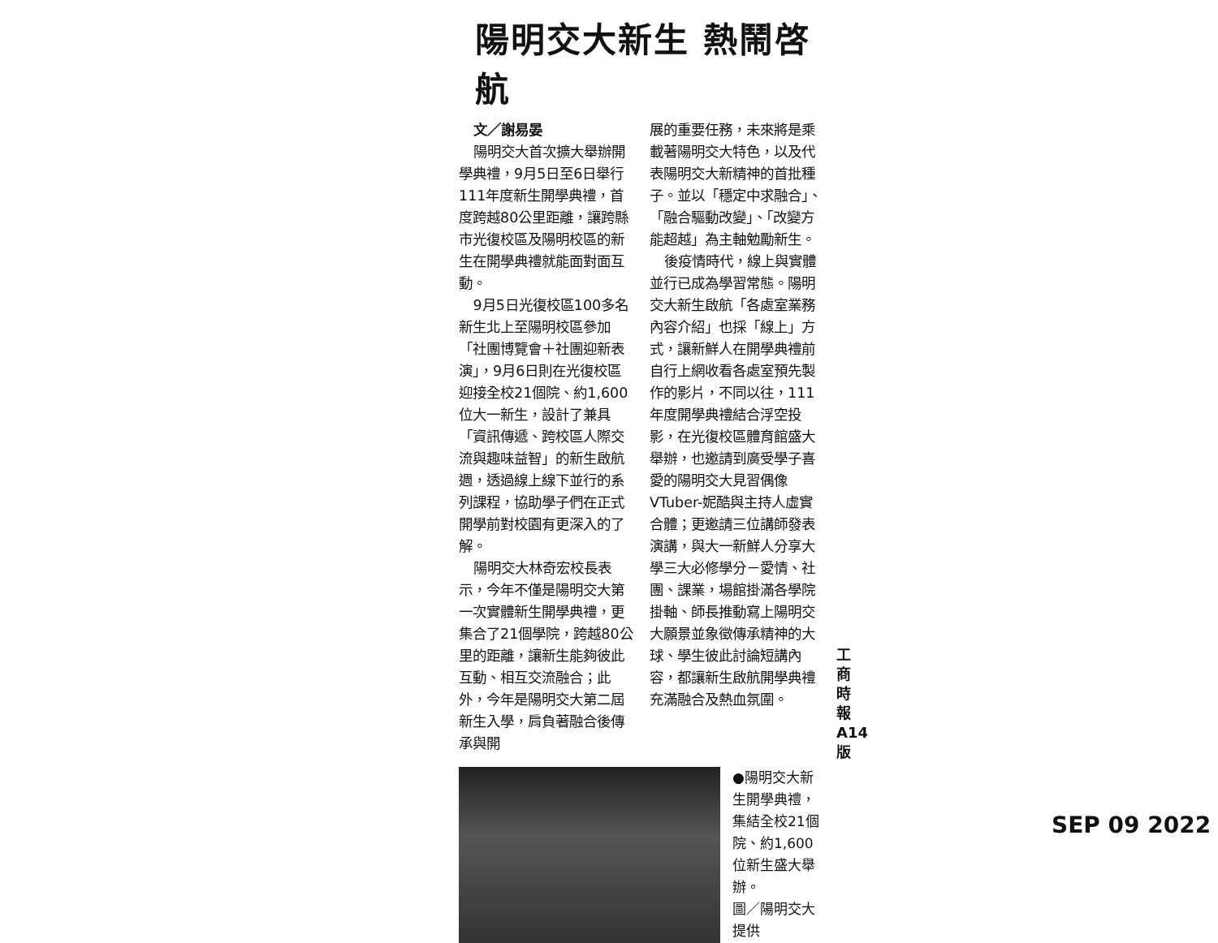陽明交大新生 熱鬧啓航
文／謝易晏
陽明交大首次擴大舉辦開學典禮，9月5日至6日舉行111年度新生開學典禮，首度跨越80公里距離，讓跨縣市光復校區及陽明校區的新生在開學典禮就能面對面互動。
9月5日光復校區100多名新生北上至陽明校區參加「社團博覽會＋社團迎新表演」，9月6日則在光復校區迎接全校21個院、約1,600位大一新生，設計了兼具「資訊傳遞、跨校區人際交流與趣味益智」的新生啟航週，透過線上線下並行的系列課程，協助學子們在正式開學前對校園有更深入的了解。
陽明交大林奇宏校長表示，今年不僅是陽明交大第一次實體新生開學典禮，更集合了21個學院，跨越80公里的距離，讓新生能夠彼此互動、相互交流融合；此外，今年是陽明交大第二屆新生入學，肩負著融合後傳承與開
展的重要任務，未來將是乘載著陽明交大特色，以及代表陽明交大新精神的首批種子。並以「穩定中求融合」、「融合驅動改變」、「改變方能超越」為主軸勉勵新生。
後疫情時代，線上與實體並行已成為學習常態。陽明交大新生啟航「各處室業務內容介紹」也採「線上」方式，讓新鮮人在開學典禮前自行上網收看各處室預先製作的影片，不同以往，111年度開學典禮結合浮空投影，在光復校區體育館盛大舉辦，也邀請到廣受學子喜愛的陽明交大見習偶像VTuber-妮酷與主持人虛實合體；更邀請三位講師發表演講，與大一新鮮人分享大學三大必修學分－愛情、社團、課業，場館掛滿各學院掛軸、師長推動寫上陽明交大願景並象徵傳承精神的大球、學生彼此討論短講內容，都讓新生啟航開學典禮充滿融合及熱血氛圍。
●陽明交大新生開學典禮，集結全校21個院、約1,600位新生盛大舉辦。
圖／陽明交大提供
工商時報 A14 版
SEP 09 2022